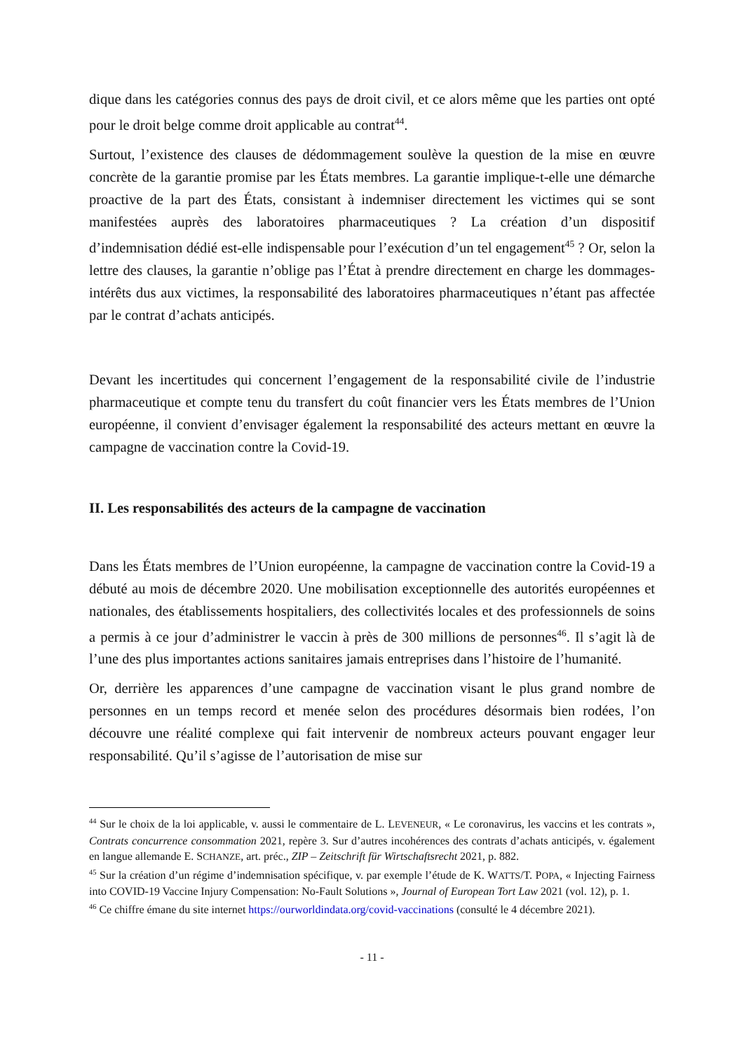dique dans les catégories connus des pays de droit civil, et ce alors même que les parties ont opté pour le droit belge comme droit applicable au contrat<sup>44</sup>.
Surtout, l’existence des clauses de dédommagement soulève la question de la mise en œuvre concrète de la garantie promise par les États membres. La garantie implique-t-elle une démarche proactive de la part des États, consistant à indemniser directement les victimes qui se sont manifestées auprès des laboratoires pharmaceutiques ? La création d’un dispositif d’indemnisation dédié est-elle indispensable pour l’exécution d’un tel engagement<sup>45</sup> ? Or, selon la lettre des clauses, la garantie n’oblige pas l’État à prendre directement en charge les dommages-intérêts dus aux victimes, la responsabilité des laboratoires pharmaceutiques n’étant pas affectée par le contrat d’achats anticipés.
Devant les incertitudes qui concernent l’engagement de la responsabilité civile de l’industrie pharmaceutique et compte tenu du transfert du coût financier vers les États membres de l’Union européenne, il convient d’envisager également la responsabilité des acteurs mettant en œuvre la campagne de vaccination contre la Covid-19.
II. Les responsabilités des acteurs de la campagne de vaccination
Dans les États membres de l’Union européenne, la campagne de vaccination contre la Covid-19 a débuté au mois de décembre 2020. Une mobilisation exceptionnelle des autorités européennes et nationales, des établissements hospitaliers, des collectivités locales et des professionnels de soins a permis à ce jour d’administrer le vaccin à près de 300 millions de personnes<sup>46</sup>. Il s’agit là de l’une des plus importantes actions sanitaires jamais entreprises dans l’histoire de l’humanité.
Or, derrière les apparences d’une campagne de vaccination visant le plus grand nombre de personnes en un temps record et menée selon des procédures désormais bien rodées, l’on découvre une réalité complexe qui fait intervenir de nombreux acteurs pouvant engager leur responsabilité. Qu’il s’agisse de l’autorisation de mise sur
<sup>44</sup> Sur le choix de la loi applicable, v. aussi le commentaire de L. LEVENEUR, « Le coronavirus, les vaccins et les contrats », Contrats concurrence consommation 2021, repère 3. Sur d’autres incohérences des contrats d’achats anticipés, v. également en langue allemande E. SCHANZE, art. préc., ZIP – Zeitschrift für Wirtschaftsrecht 2021, p. 882.
<sup>45</sup> Sur la création d’un régime d’indemnisation spécifique, v. par exemple l’étude de K. WATTS/T. POPA, « Injecting Fairness into COVID-19 Vaccine Injury Compensation: No-Fault Solutions », Journal of European Tort Law 2021 (vol. 12), p. 1.
<sup>46</sup> Ce chiffre émane du site internet https://ourworldindata.org/covid-vaccinations (consulté le 4 décembre 2021).
- 11 -